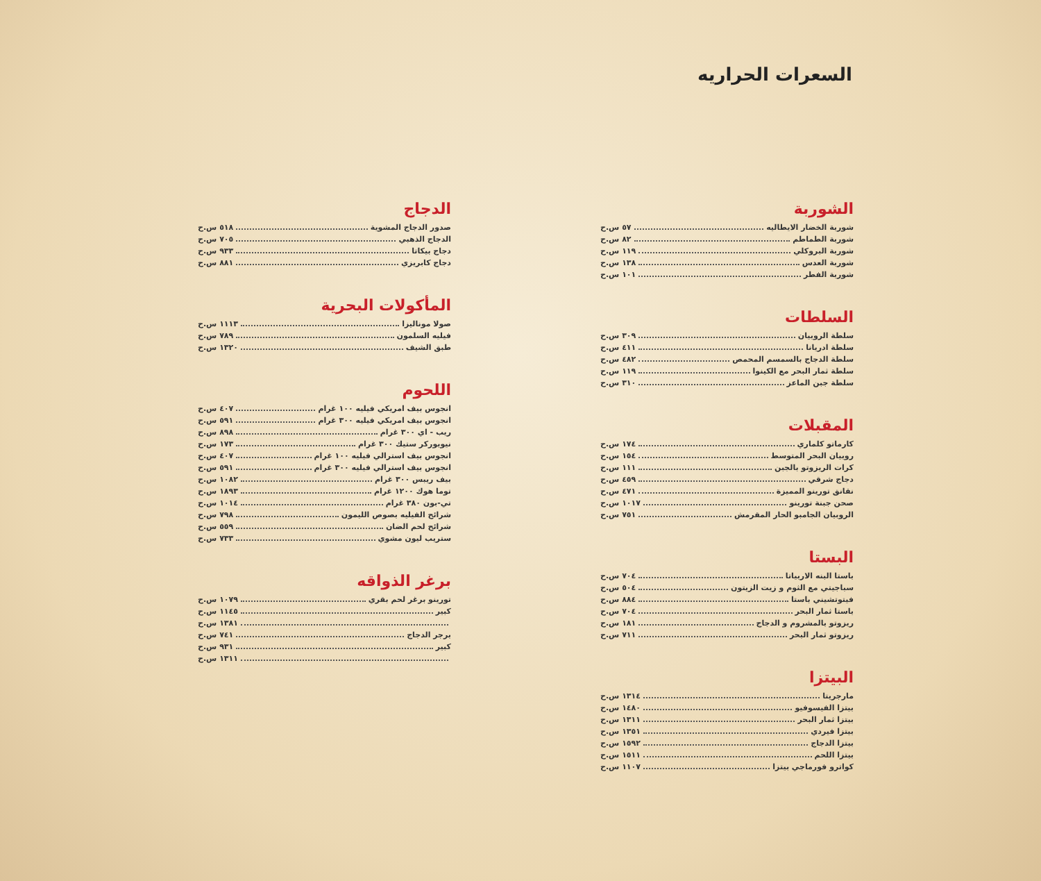السعرات الحراريه
الشوربة
شوربة الخضار الايطاليه ٥٧ س.ح
شوربة الطماطم ٨٢ س.ح
شوربة البروكلي ١١٩ س.ح
شوربة العدس ١٣٨ س.ح
شوربة الفطر ١٠١ س.ح
السلطات
سلطة الروبيان ٣٠٩ س.ح
سلطة ادريانا ٤١١ س.ح
سلطة الدجاج بالسمسم المحمص ٤٨٢ س.ح
سلطة ثمار البحر مع الكينوا ١١٩ س.ح
سلطة جبن الماعز ٣١٠ س.ح
المقبلات
كارماتو كلماري ١٧٤ س.ح
روبيان البحر المتوسط ١٥٤ س.ح
كرات الريزوتو بالجبن ١١١ س.ح
دجاج شرقي ٤٥٩ س.ح
نقانق تورينو المميزة ٤٧١ س.ح
صحن جبنة تورينو ١٠١٧ س.ح
الروبيان الجامبو الحار المقرمش ٧٥١ س.ح
البستا
باستا البنه الاربياتا ٧٠٤ س.ح
سباجيتي مع الثوم و زيت الزيتون ٥٠٤ س.ح
فيتوتشيني باستا ٨٨٤ س.ح
باستا ثمار البحر ٧٠٤ س.ح
ريزوتو بالمشروم و الدجاج ١٨١ س.ح
ريزوتو ثمار البحر ٧١١ س.ح
البيتزا
مارجريتا ١٣١٤ س.ح
بيتزا الفيسوفيو ١٤٨٠ س.ح
بيتزا ثمار البحر ١٣١١ س.ح
بيتزا فيردي ١٣٥١ س.ح
بيتزا الدجاج ١٥٩٢ س.ح
بيتزا اللحم ١٥١١ س.ح
كواترو فورماجي بيتزا ١١٠٧ س.ح
الدجاج
صدور الدجاج المشوية ٥١٨ س.ح
الدجاج الذهبي ٧٠٥ س.ح
دجاج بيكاتا ٩٣٣ س.ح
دجاج كابريزي ٨٨١ س.ح
المأكولات البحرية
صولا موناليزا ١١١٣ س.ح
فيليه السلمون ٧٨٩ س.ح
طبق الشيف ١٣٢٠ س.ح
اللحوم
انجوس بيف امريكي فيليه ١٠٠ غرام ٤٠٧ س.ح
انجوس بيف امريكي فيليه ٣٠٠ غرام ٥٩١ س.ح
ريب - اي ٣٠٠ غرام ٨٩٨ س.ح
نيويوركر ستيك ٣٠٠ غرام ١٧٣ س.ح
انجوس بيف استرالي فيليه ١٠٠ غرام ٤٠٧ س.ح
انجوس بيف استرالي فيليه ٣٠٠ غرام ٥٩١ س.ح
بيف ريبس ٣٠٠ غرام ١٠٨٢ س.ح
توما هوك ١٢٠٠ غرام ١٨٩٣ س.ح
تي-بون ٣٨٠ غرام ١٠١٤ س.ح
شرائح الفيليه بصوص الليمون ٧٩٨ س.ح
شرائح لحم الضان ٥٥٩ س.ح
ستريب ليون مشوي ٧٣٣ س.ح
برغر الذواقه
تورينو برغر لحم بقري ١٠٧٩ س.ح
كبير ١١٤٥ س.ح
١٣٨١ س.ح
برجر الدجاج ٧٤١ س.ح
كبير ٩٣١ س.ح
١٣١١ س.ح